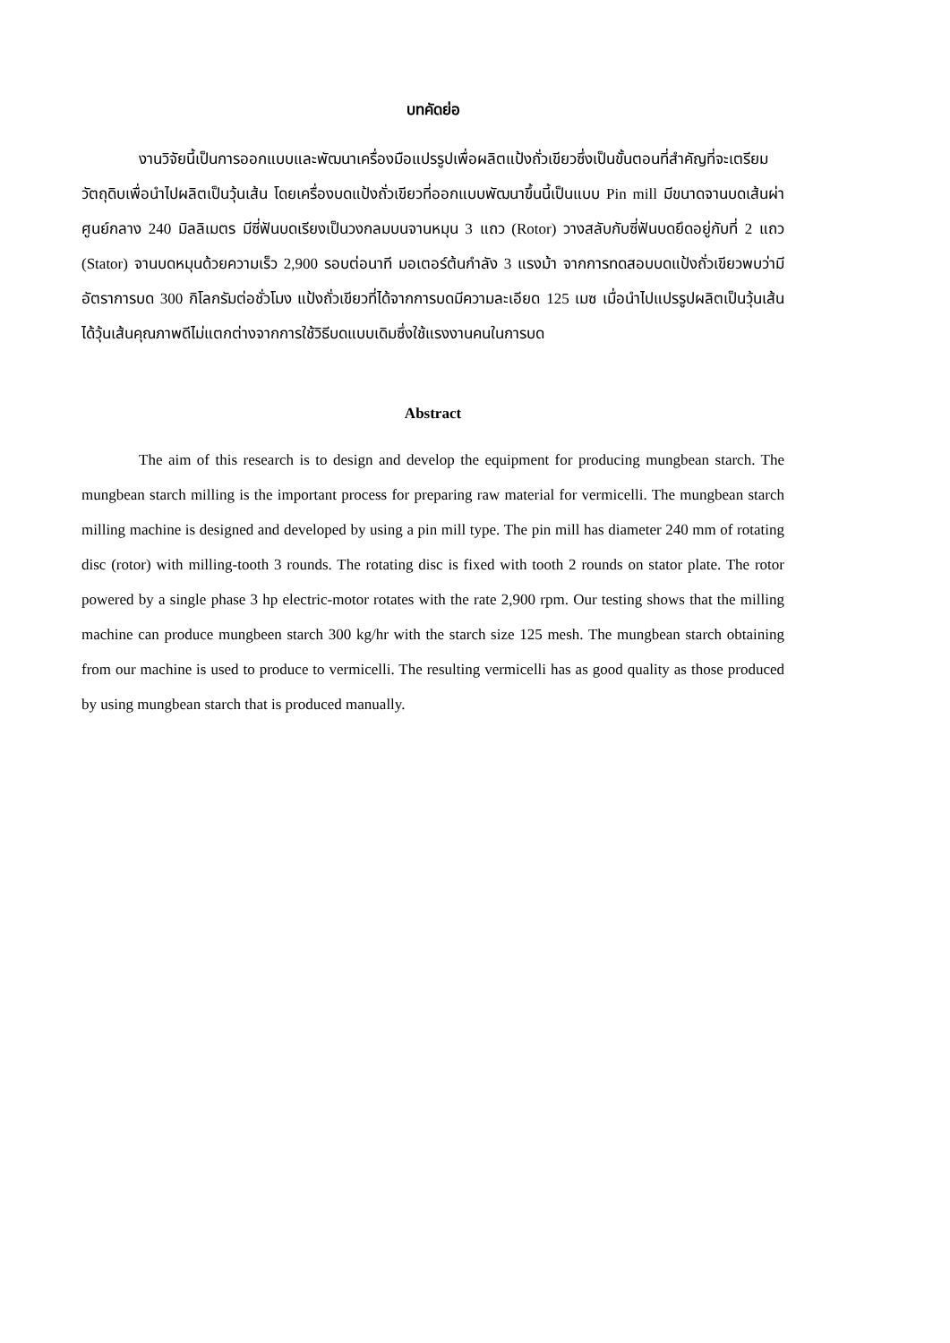บทคัดย่อ
งานวิจัยนี้เป็นการออกแบบและพัฒนาเครื่องมือแปรรูปเพื่อผลิตแป้งถั่วเขียวซึ่งเป็นขั้นตอนที่สำคัญที่จะเตรียมวัตถุดิบเพื่อนำไปผลิตเป็นวุ้นเส้น โดยเครื่องบดแป้งถั่วเขียวที่ออกแบบพัฒนาขึ้นนี้เป็นแบบ Pin mill มีขนาดจานบดเส้นผ่าศูนย์กลาง 240 มิลลิเมตร มีซี่ฟันบดเรียงเป็นวงกลมบนจานหมุน 3 แถว (Rotor) วางสลับกับซี่ฟันบดยึดอยู่กับที่ 2 แถว (Stator) จานบดหมุนด้วยความเร็ว 2,900 รอบต่อนาที มอเตอร์ต้นกำลัง 3 แรงม้า จากการทดสอบบดแป้งถั่วเขียวพบว่ามีอัตราการบด 300 กิโลกรัมต่อชั่วโมง แป้งถั่วเขียวที่ได้จากการบดมีความละเอียด 125 เมซ เมื่อนำไปแปรรูปผลิตเป็นวุ้นเส้นได้วุ้นเส้นคุณภาพดีไม่แตกต่างจากการใช้วิธีบดแบบเดิมซึ่งใช้แรงงานคนในการบด
Abstract
The aim of this research is to design and develop the equipment for producing mungbean starch. The mungbean starch milling is the important process for preparing raw material for vermicelli. The mungbean starch milling machine is designed and developed by using a pin mill type. The pin mill has diameter 240 mm of rotating disc (rotor) with milling-tooth 3 rounds. The rotating disc is fixed with tooth 2 rounds on stator plate. The rotor powered by a single phase 3 hp electric-motor rotates with the rate 2,900 rpm. Our testing shows that the milling machine can produce mungbeen starch 300 kg/hr with the starch size 125 mesh. The mungbean starch obtaining from our machine is used to produce to vermicelli. The resulting vermicelli has as good quality as those produced by using mungbean starch that is produced manually.